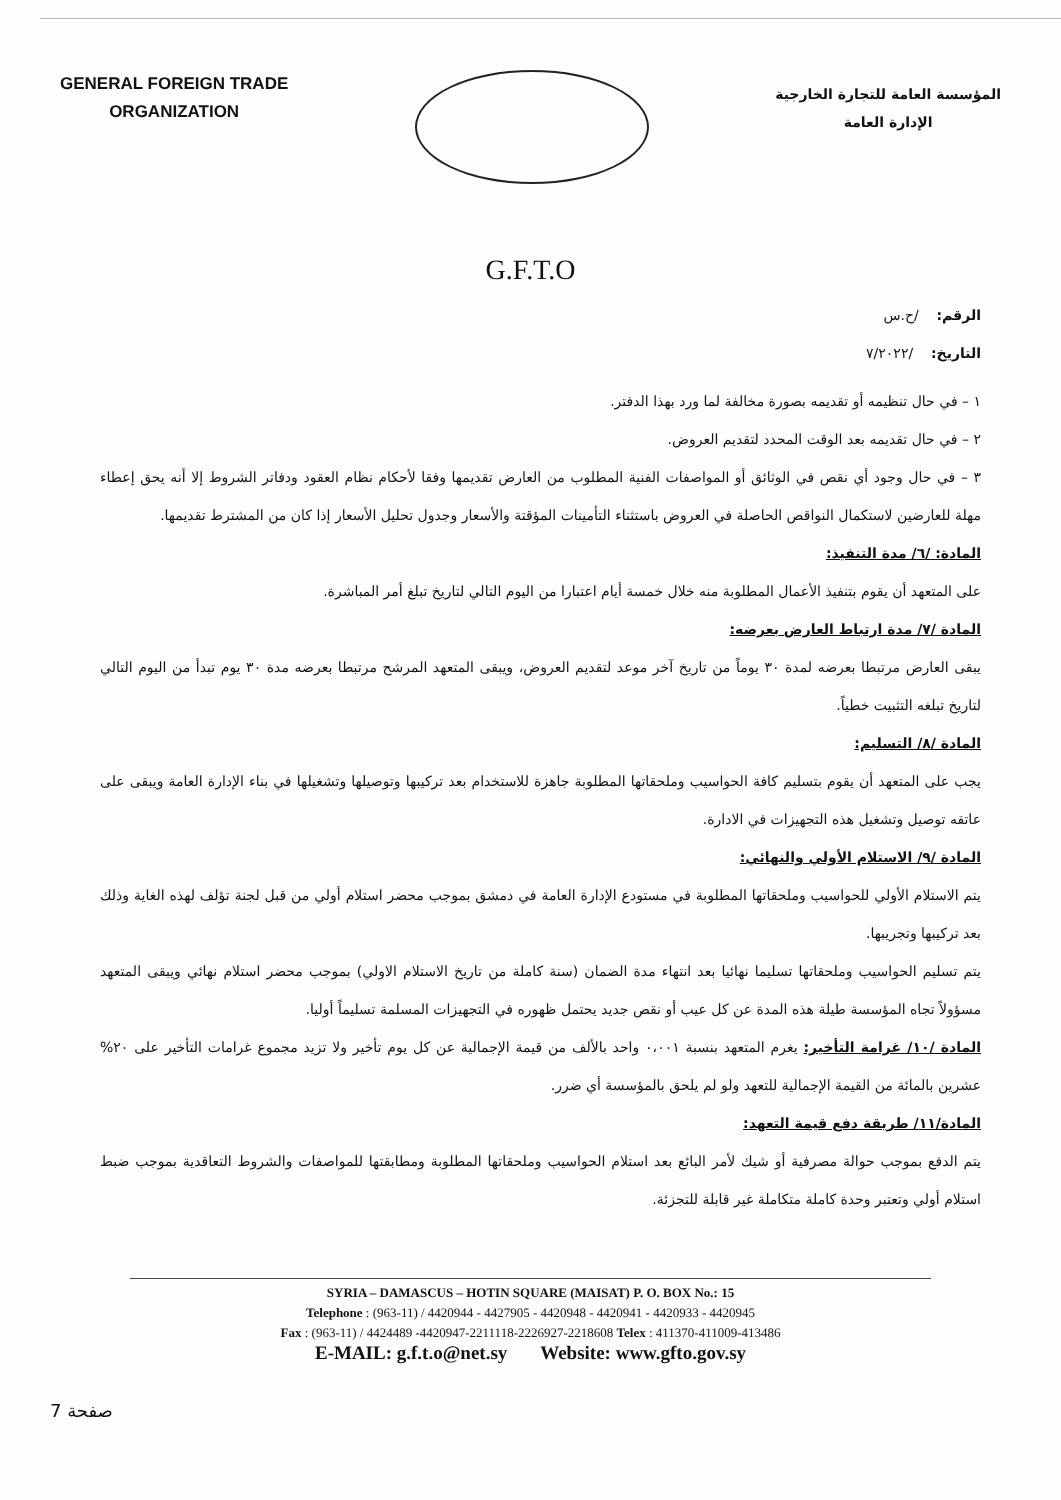GENERAL FOREIGN TRADE
ORGANIZATION
المؤسسة العامة للتجارة الخارجية
الإدارة العامة
G.F.T.O
الرقم: /ح.س
التاريخ: /٧/٢٠٢٢
١ – في حال تنظيمه أو تقديمه بصورة مخالفة لما ورد بهذا الدفتر.
٢ – في حال تقديمه بعد الوقت المحدد لتقديم العروض.
٣ – في حال وجود أي نقص في الوثائق أو المواصفات الفنية المطلوب من العارض تقديمها وفقا لأحكام نظام العقود ودفاتر الشروط إلا أنه يحق إعطاء مهلة للعارضين لاستكمال النواقص الحاصلة في العروض باستثناء التأمينات المؤقتة والأسعار وجدول تحليل الأسعار إذا كان من المشترط تقديمها.
المادة: /٦/ مدة التنفيذ:
على المتعهد أن يقوم بتنفيذ الأعمال المطلوبة منه خلال خمسة أيام اعتبارا من اليوم التالي لتاريخ تبلغ أمر المباشرة.
المادة /٧/ مدة ارتباط العارض بعرضه:
يبقى العارض مرتبطا بعرضه لمدة ٣٠ يوماً من تاريخ آخر موعد لتقديم العروض، ويبقى المتعهد المرشح مرتبطا بعرضه مدة ٣٠ يوم تبدأ من اليوم التالي لتاريخ تبلغه التثبيت خطياً.
المادة /٨/ التسليم:
يجب على المتعهد أن يقوم بتسليم كافة الحواسيب وملحقاتها المطلوبة جاهزة للاستخدام بعد تركيبها وتوصيلها وتشغيلها في بناء الإدارة العامة ويبقى على عاتقه توصيل وتشغيل هذه التجهيزات في الادارة.
المادة /٩/ الاستلام الأولي والنهائي:
يتم الاستلام الأولي للحواسيب وملحقاتها المطلوبة في مستودع الإدارة العامة في دمشق بموجب محضر استلام أولي من قبل لجنة تؤلف لهذه الغاية وذلك بعد تركيبها وتجريبها.
يتم تسليم الحواسيب وملحقاتها تسليما نهائيا بعد انتهاء مدة الضمان (سنة كاملة من تاريخ الاستلام الاولي) بموجب محضر استلام نهائي ويبقى المتعهد مسؤولاً تجاه المؤسسة طيلة هذه المدة عن كل عيب أو نقص جديد يحتمل ظهوره في التجهيزات المسلمة تسليماً أوليا.
المادة /١٠/ غرامة التأخير: يغرم المتعهد بنسبة ٠،٠٠١ واحد بالألف من قيمة الإجمالية عن كل يوم تأخير ولا تزيد مجموع غرامات التأخير على ٢٠% عشرين بالمائة من القيمة الإجمالية للتعهد ولو لم يلحق بالمؤسسة أي ضرر.
المادة/١١/ طريقة دفع قيمة التعهد:
يتم الدفع بموجب حوالة مصرفية أو شيك لأمر البائع بعد استلام الحواسيب وملحقاتها المطلوبة ومطابقتها للمواصفات والشروط التعاقدية بموجب ضبط استلام أولي وتعتبر وحدة كاملة متكاملة غير قابلة للتجزئة.
SYRIA – DAMASCUS – HOTIN SQUARE (MAISAT) P. O. BOX No.: 15
Telephone : (963-11) / 4420944 - 4427905 - 4420948 - 4420941 - 4420933 - 4420945
Fax : (963-11) / 4424489 -4420947-2211118-2226927-2218608 Telex : 411370-411009-413486
E-MAIL: g.f.t.o@net.sy Website: www.gfto.gov.sy
صفحة 7